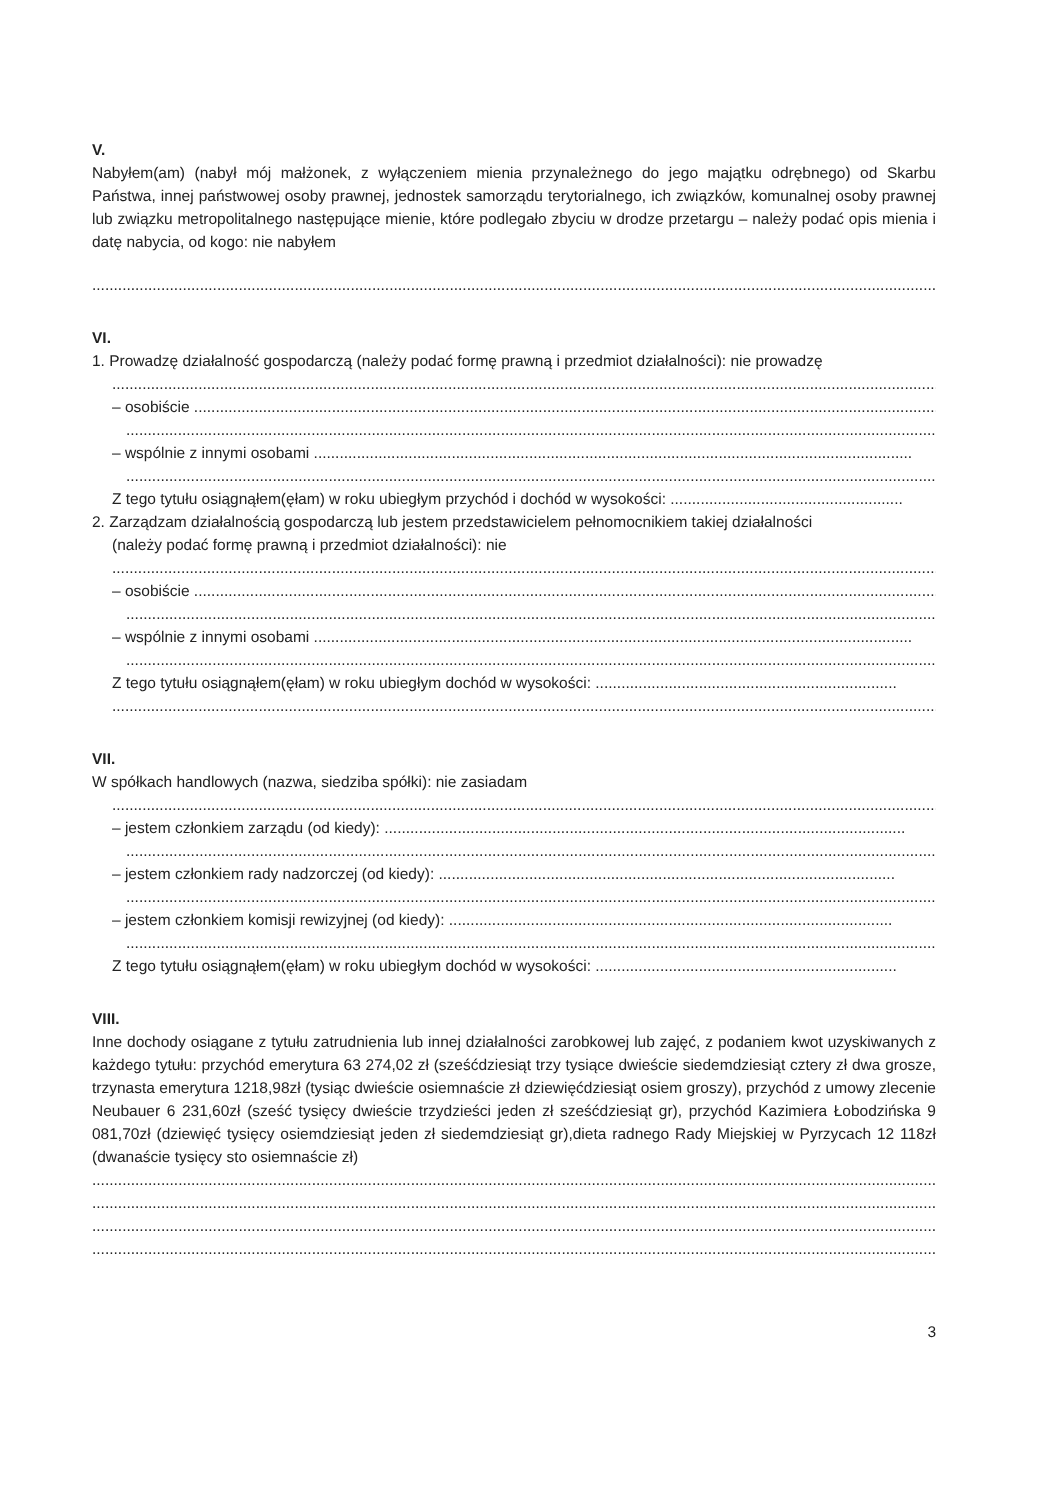V.
Nabyłem(am) (nabył mój małżonek, z wyłączeniem mienia przynależnego do jego majątku odrębnego) od Skarbu Państwa, innej państwowej osoby prawnej, jednostek samorządu terytorialnego, ich związków, komunalnej osoby prawnej lub związku metropolitalnego następujące mienie, które podlegało zbyciu w drodze przetargu – należy podać opis mienia i datę nabycia, od kogo: nie nabyłem
....................................................................................................................................................................................................
VI.
1. Prowadzę działalność gospodarczą (należy podać formę prawną i przedmiot działalności): nie prowadzę
................................................................................................................................................................................................
– osobiście ...................................................................................................................................................................................
.............................................................................................................................................................................................
– wspólnie z innymi osobami ...........................................................................................................................................
.............................................................................................................................................................................................
Z tego tytułu osiągnąłem(ęłam) w roku ubiegłym przychód i dochód w wysokości: ......................................................
2. Zarządzam działalnością gospodarczą lub jestem przedstawicielem pełnomocnikiem takiej działalności
(należy podać formę prawną i przedmiot działalności): nie
................................................................................................................................................................................................
– osobiście ...................................................................................................................................................................................
.............................................................................................................................................................................................
– wspólnie z innymi osobami ...........................................................................................................................................
.............................................................................................................................................................................................
Z tego tytułu osiągnąłem(ęłam) w roku ubiegłym dochód w wysokości: ......................................................................
................................................................................................................................................................................................
VII.
W spółkach handlowych (nazwa, siedziba spółki): nie zasiadam
................................................................................................................................................................................................
– jestem członkiem zarządu (od kiedy): .........................................................................................................................
.............................................................................................................................................................................................
– jestem członkiem rady nadzorczej (od kiedy): ..........................................................................................................
.............................................................................................................................................................................................
– jestem członkiem komisji rewizyjnej (od kiedy): .......................................................................................................
.............................................................................................................................................................................................
Z tego tytułu osiągnąłem(ęłam) w roku ubiegłym dochód w wysokości: ......................................................................
VIII.
Inne dochody osiągane z tytułu zatrudnienia lub innej działalności zarobkowej lub zajęć, z podaniem kwot uzyskiwanych z każdego tytułu: przychód emerytura 63 274,02 zł (sześćdziesiąt trzy tysiące dwieście siedemdziesiąt cztery zł dwa grosze, trzynasta emerytura 1218,98zł (tysiąc dwieście osiemnaście zł dziewięćdziesiąt osiem groszy), przychód z umowy zlecenie Neubauer 6 231,60zł (sześć tysięcy dwieście trzydzieści jeden zł sześćdziesiąt gr), przychód Kazimiera Łobodzińska 9 081,70zł (dziewięć tysięcy osiemdziesiąt jeden zł siedemdziesiąt gr),dieta radnego Rady Miejskiej w Pyrzycach 12 118zł (dwanaście tysięcy sto osiemnaście zł)
....................................................................................................................................................................................................
....................................................................................................................................................................................................
....................................................................................................................................................................................................
....................................................................................................................................................................................................
3